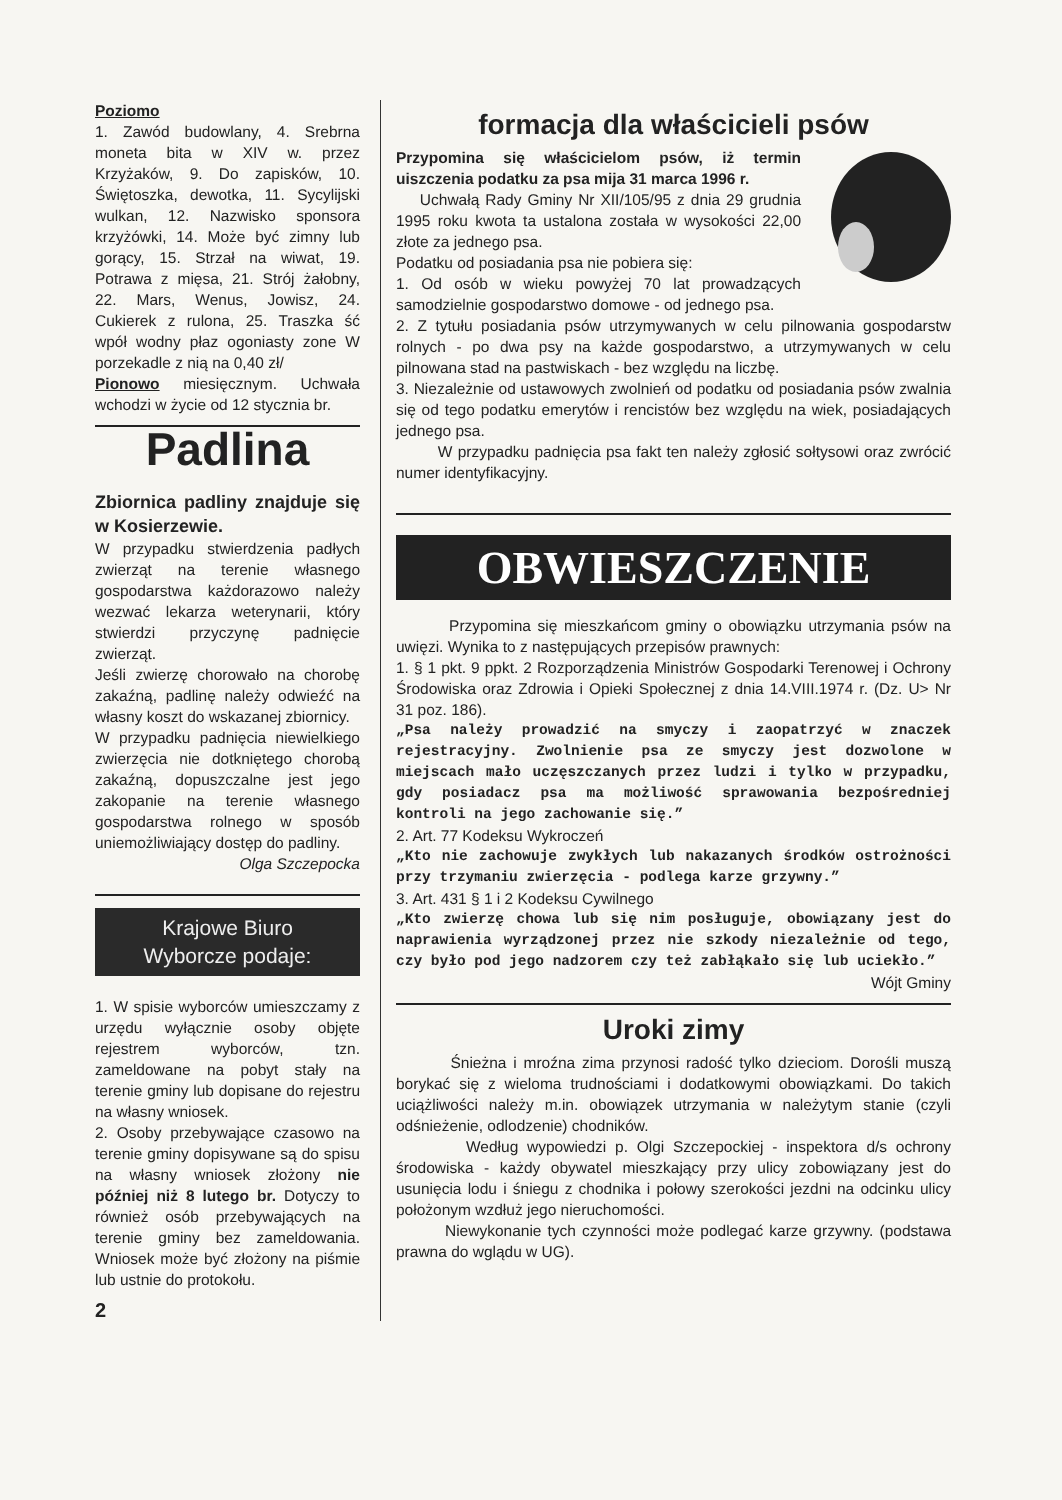Poziomo
1. Zawód budowlany, 4. Srebrna moneta bita w XIV w. przez Krzyżaków, 9. Do zapisków, 10. Świętoszka, dewotka, 11. Sycylijski wulkan, 12. Nazwisko sponsora krzyżówki, 14. Może być zimny lub gorący, 15. Strzał na wiwat, 19. Potrawa z mięsa, 21. Strój żałobny, 22. Mars, Wenus, Jowisz, 24. Cukierek z rulona, 25. Traszka ść wpół wodny płaz ogoniasty zone W porzekadle z nią na 0,40 zł/
Pionowo miesięcznym. Uchwała wchodzi w życie od 12 stycznia br.
Padlina
Zbiornica padliny znajduje się w Kosierzewie.
W przypadku stwierdzenia padłych zwierząt na terenie własnego gospodarstwa każdorazowo należy wezwać lekarza weterynarii, który stwierdzi przyczynę padnięcie zwierząt.
Jeśli zwierzę chorowało na chorobę zakaźną, padlinę należy odwieźć na własny koszt do wskazanej zbiornicy.
W przypadku padnięcia niewielkiego zwierzęcia nie dotkniętego chorobą zakaźną, dopuszczalne jest jego zakopanie na terenie własnego gospodarstwa rolnego w sposób uniemożliwiający dostęp do padliny.
Olga Szczepocka
Krajowe Biuro
Wyborcze podaje:
1. W spisie wyborców umieszczamy z urzędu wyłącznie osoby objęte rejestrem wyborców, tzn. zameldowane na pobyt stały na terenie gminy lub dopisane do rejestru na własny wniosek.
2. Osoby przebywające czasowo na terenie gminy dopisywane są do spisu na własny wniosek złożony nie później niż 8 lutego br. Dotyczy to również osób przebywających na terenie gminy bez zameldowania. Wniosek może być złożony na piśmie lub ustnie do protokołu.
2
formacja dla właścicieli psów
Przypomina się właścicielom psów, iż termin uiszczenia podatku za psa mija 31 marca 1996 r.
Uchwałą Rady Gminy Nr XII/105/95 z dnia 29 grudnia 1995 roku kwota ta ustalona została w wysokości 22,00 złote za jednego psa.
Podatku od posiadania psa nie pobiera się:
1. Od osób w wieku powyżej 70 lat prowadzących samodzielnie gospodarstwo domowe - od jednego psa.
2. Z tytułu posiadania psów utrzymywanych w celu pilnowania gospodarstw rolnych - po dwa psy na każde gospodarstwo, a utrzymywanych w celu pilnowana stad na pastwiskach - bez względu na liczbę.
3. Niezależnie od ustawowych zwolnień od podatku od posiadania psów zwalnia się od tego podatku emerytów i rencistów bez względu na wiek, posiadających jednego psa.
W przypadku padnięcia psa fakt ten należy zgłosić sołtysowi oraz zwrócić numer identyfikacyjny.
OBWIESZCZENIE
Przypomina się mieszkańcom gminy o obowiązku utrzymania psów na uwięzi. Wynika to z następujących przepisów prawnych:
1. § 1 pkt. 9 ppkt. 2 Rozporządzenia Ministrów Gospodarki Terenowej i Ochrony Środowiska oraz Zdrowia i Opieki Społecznej z dnia 14.VIII.1974 r. (Dz. U> Nr 31 poz. 186).
„Psa należy prowadzić na smyczy i zaopatrzyć w znaczek rejestracyjny. Zwolnienie psa ze smyczy jest dozwolone w miejscach mało uczęszczanych przez ludzi i tylko w przypadku, gdy posiadacz psa ma możliwość sprawowania bezpośredniej kontroli na jego zachowanie się.”
2. Art. 77 Kodeksu Wykroczeń
„Kto nie zachowuje zwykłych lub nakazanych środków ostrożności przy trzymaniu zwierzęcia - podlega karze grzywny.”
3. Art. 431 § 1 i 2 Kodeksu Cywilnego
„Kto zwierzę chowa lub się nim posługuje, obowiązany jest do naprawienia wyrządzonej przez nie szkody niezależnie od tego, czy było pod jego nadzorem czy też zabłąkało się lub uciekło.”
Wójt Gminy
Uroki zimy
Śnieżna i mroźna zima przynosi radość tylko dzieciom. Dorośli muszą borykać się z wieloma trudnościami i dodatkowymi obowiązkami. Do takich uciążliwości należy m.in. obowiązek utrzymania w należytym stanie (czyli odśnieżenie, odlodzenie) chodników.
Według wypowiedzi p. Olgi Szczepockiej - inspektora d/s ochrony środowiska - każdy obywatel mieszkający przy ulicy zobowiązany jest do usunięcia lodu i śniegu z chodnika i połowy szerokości jezdni na odcinku ulicy położonym wzdłuż jego nieruchomości.
Niewykonanie tych czynności może podlegać karze grzywny. (podstawa prawna do wglądu w UG).